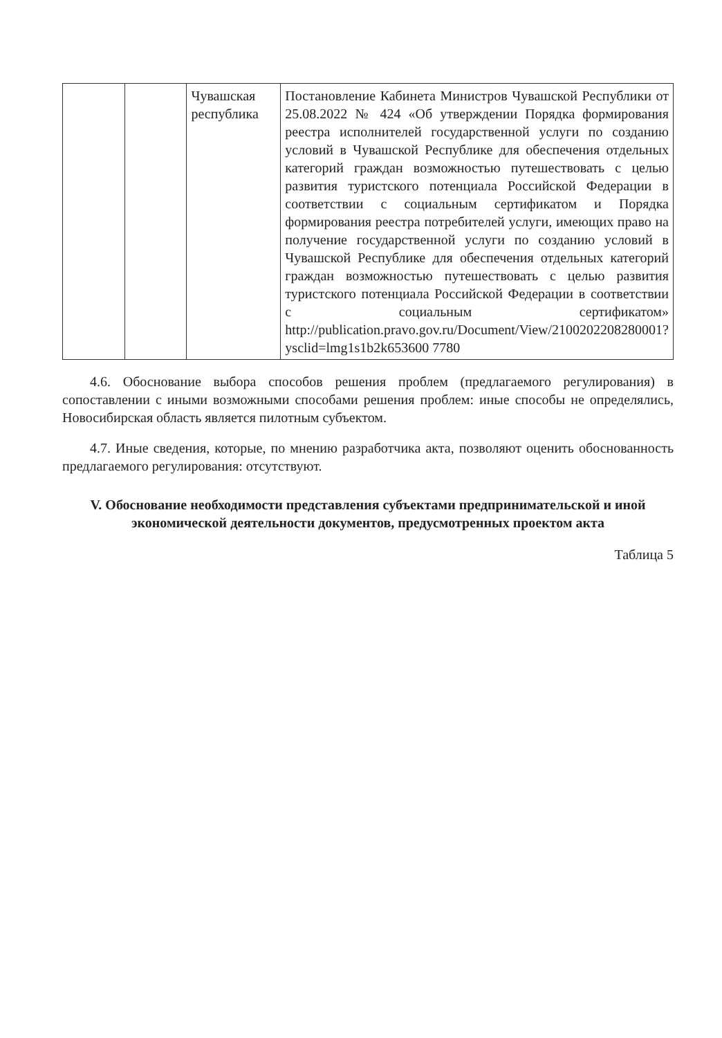| | | Чувашская республика | Постановление Кабинета Министров Чувашской Республики от 25.08.2022 № 424 «Об утверждении Порядка формирования реестра исполнителей государственной услуги по созданию условий в Чувашской Республике для обеспечения отдельных категорий граждан возможностью путешествовать с целью развития туристского потенциала Российской Федерации в соответствии с социальным сертификатом и Порядка формирования реестра потребителей услуги, имеющих право на получение государственной услуги по созданию условий в Чувашской Республике для обеспечения отдельных категорий граждан возможностью путешествовать с целью развития туристского потенциала Российской Федерации в соответствии с социальным сертификатом» http://publication.pravo.gov.ru/Document/View/2100202208280001?ysclid=lmg1s1b2k653600 7780 |
4.6. Обоснование выбора способов решения проблем (предлагаемого регулирования) в сопоставлении с иными возможными способами решения проблем: иные способы не определялись, Новосибирская область является пилотным субъектом.
4.7. Иные сведения, которые, по мнению разработчика акта, позволяют оценить обоснованность предлагаемого регулирования: отсутствуют.
V. Обоснование необходимости представления субъектами предпринимательской и иной экономической деятельности документов, предусмотренных проектом акта
Таблица 5